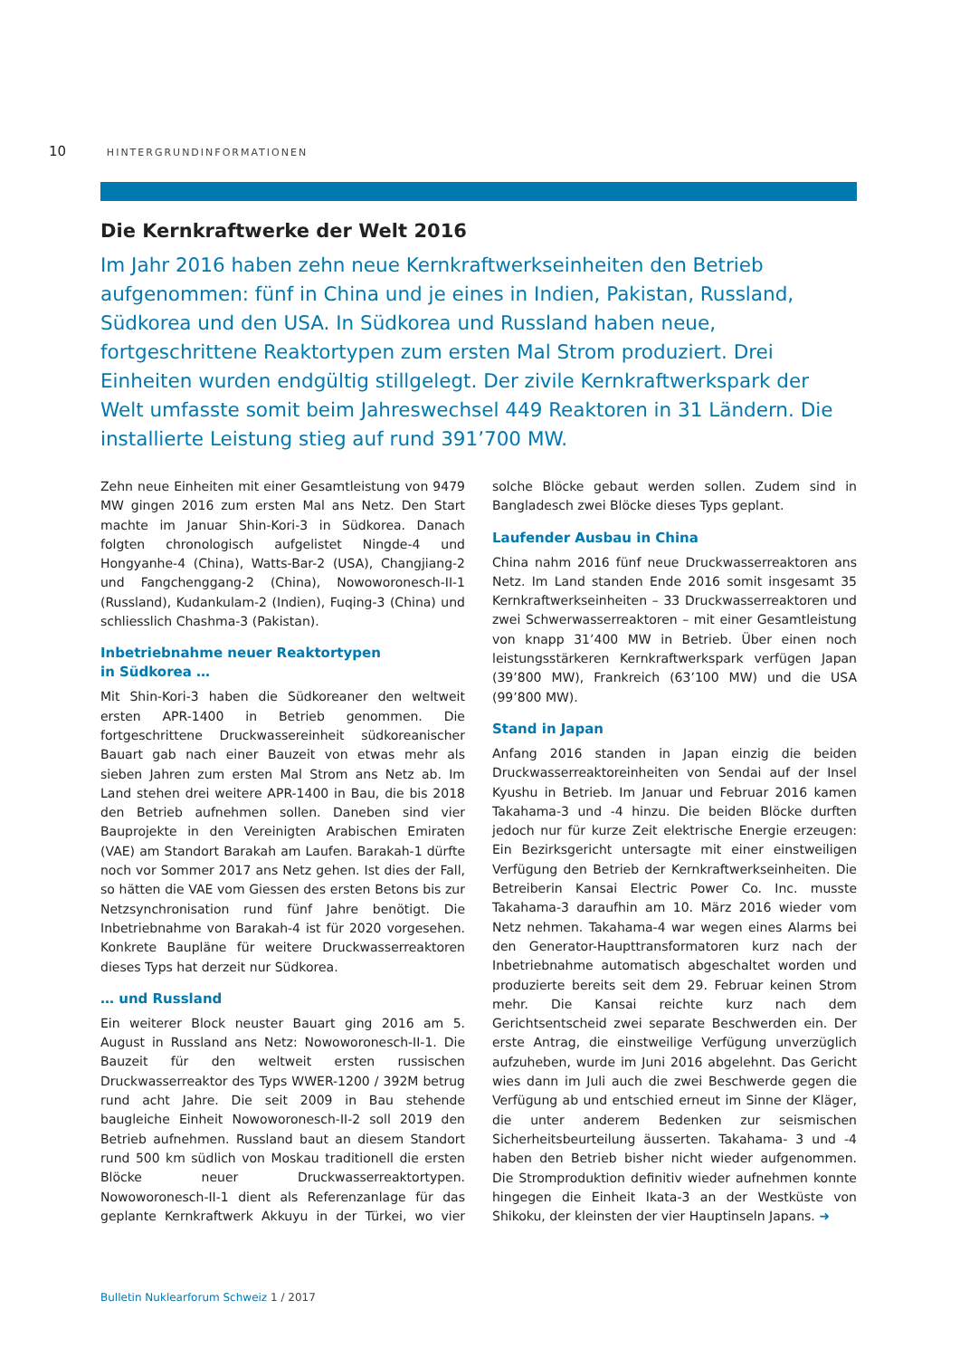10 HINTERGRUNDINFORMATIONEN
Die Kernkraftwerke der Welt 2016
Im Jahr 2016 haben zehn neue Kernkraftwerkseinheiten den Betrieb aufgenommen: fünf in China und je eines in Indien, Pakistan, Russland, Südkorea und den USA. In Südkorea und Russland haben neue, fortgeschrittene Reaktortypen zum ersten Mal Strom produziert. Drei Einheiten wurden endgültig stillgelegt. Der zivile Kernkraftwerkspark der Welt umfasste somit beim Jahreswechsel 449 Reaktoren in 31 Ländern. Die installierte Leistung stieg auf rund 391’700 MW.
Zehn neue Einheiten mit einer Gesamtleistung von 9479 MW gingen 2016 zum ersten Mal ans Netz. Den Start machte im Januar Shin-Kori-3 in Südkorea. Danach folgten chronologisch aufgelistet Ningde-4 und Hongyanhe-4 (China), Watts-Bar-2 (USA), Changjiang-2 und Fangchenggang-2 (China), Nowoworonesch-II-1 (Russland), Kudankulam-2 (Indien), Fuqing-3 (China) und schliesslich Chashma-3 (Pakistan).
Inbetriebnahme neuer Reaktortypen
in Südkorea …
Mit Shin-Kori-3 haben die Südkoreaner den weltweit ersten APR-1400 in Betrieb genommen. Die fortgeschrittene Druckwassereinheit südkoreanischer Bauart gab nach einer Bauzeit von etwas mehr als sieben Jahren zum ersten Mal Strom ans Netz ab. Im Land stehen drei weitere APR-1400 in Bau, die bis 2018 den Betrieb aufnehmen sollen. Daneben sind vier Bauprojekte in den Vereinigten Arabischen Emiraten (VAE) am Standort Barakah am Laufen. Barakah-1 dürfte noch vor Sommer 2017 ans Netz gehen. Ist dies der Fall, so hätten die VAE vom Giessen des ersten Betons bis zur Netzsynchronisation rund fünf Jahre benötigt. Die Inbetriebnahme von Barakah-4 ist für 2020 vorgesehen. Konkrete Baupläne für weitere Druckwasserreaktoren dieses Typs hat derzeit nur Südkorea.
… und Russland
Ein weiterer Block neuster Bauart ging 2016 am 5. August in Russland ans Netz: Nowoworonesch-II-1. Die Bauzeit für den weltweit ersten russischen Druckwasserreaktor des Typs WWER-1200 / 392M betrug rund acht Jahre. Die seit 2009 in Bau stehende baugleiche Einheit Nowoworonesch-II-2 soll 2019 den Betrieb aufnehmen. Russland baut an diesem Standort rund 500 km südlich von Moskau traditionell die ersten Blöcke neuer Druckwasserreaktortypen. Nowoworonesch-II-1 dient als Referenzanlage für das geplante Kernkraftwerk Akkuyu in der Türkei, wo vier solche Blöcke gebaut werden sollen. Zudem sind in Bangladesch zwei Blöcke dieses Typs geplant.
Laufender Ausbau in China
China nahm 2016 fünf neue Druckwasserreaktoren ans Netz. Im Land standen Ende 2016 somit insgesamt 35 Kernkraftwerkseinheiten – 33 Druckwasserreaktoren und zwei Schwerwasserreaktoren – mit einer Gesamtleistung von knapp 31’400 MW in Betrieb. Über einen noch leistungsstärkeren Kernkraftwerkspark verfügen Japan (39’800 MW), Frankreich (63’100 MW) und die USA (99’800 MW).
Stand in Japan
Anfang 2016 standen in Japan einzig die beiden Druckwasserreaktoreinheiten von Sendai auf der Insel Kyushu in Betrieb. Im Januar und Februar 2016 kamen Takahama-3 und -4 hinzu. Die beiden Blöcke durften jedoch nur für kurze Zeit elektrische Energie erzeugen: Ein Bezirksgericht untersagte mit einer einstweiligen Verfügung den Betrieb der Kernkraftwerkseinheiten. Die Betreiberin Kansai Electric Power Co. Inc. musste Takahama-3 daraufhin am 10. März 2016 wieder vom Netz nehmen. Takahama-4 war wegen eines Alarms bei den Generator-Haupttransformatoren kurz nach der Inbetriebnahme automatisch abgeschaltet worden und produzierte bereits seit dem 29. Februar keinen Strom mehr. Die Kansai reichte kurz nach dem Gerichtsentscheid zwei separate Beschwerden ein. Der erste Antrag, die einstweilige Verfügung unverzüglich aufzuheben, wurde im Juni 2016 abgelehnt. Das Gericht wies dann im Juli auch die zwei Beschwerde gegen die Verfügung ab und entschied erneut im Sinne der Kläger, die unter anderem Bedenken zur seismischen Sicherheitsbeurteilung äusserten. Takahama- 3 und -4 haben den Betrieb bisher nicht wieder aufgenommen. Die Stromproduktion definitiv wieder aufnehmen konnte hingegen die Einheit Ikata-3 an der Westküste von Shikoku, der kleinsten der vier Hauptinseln Japans. ➜
Bulletin Nuklearforum Schweiz 1 / 2017